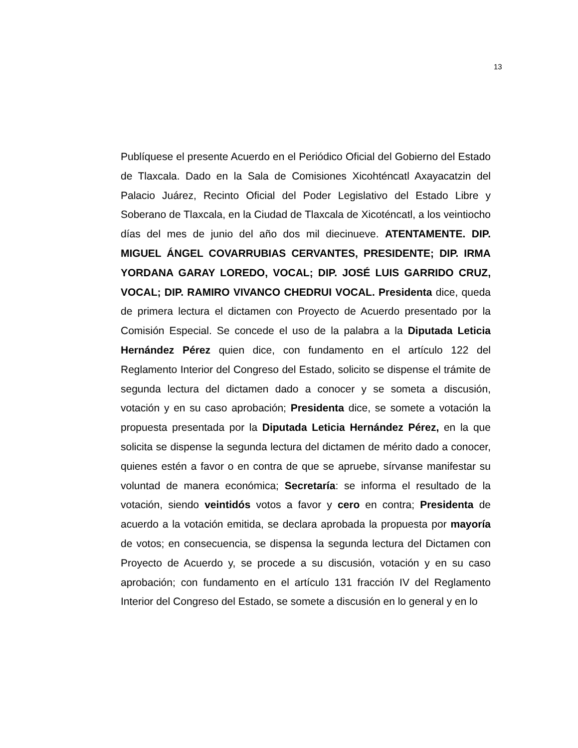13
Publíquese el presente Acuerdo en el Periódico Oficial del Gobierno del Estado de Tlaxcala. Dado en la Sala de Comisiones Xicohténcatl Axayacatzin del Palacio Juárez, Recinto Oficial del Poder Legislativo del Estado Libre y Soberano de Tlaxcala, en la Ciudad de Tlaxcala de Xicoténcatl, a los veintiocho días del mes de junio del año dos mil diecinueve. ATENTAMENTE. DIP. MIGUEL ÁNGEL COVARRUBIAS CERVANTES, PRESIDENTE; DIP. IRMA YORDANA GARAY LOREDO, VOCAL; DIP. JOSÉ LUIS GARRIDO CRUZ, VOCAL; DIP. RAMIRO VIVANCO CHEDRUI VOCAL. Presidenta dice, queda de primera lectura el dictamen con Proyecto de Acuerdo presentado por la Comisión Especial. Se concede el uso de la palabra a la Diputada Leticia Hernández Pérez quien dice, con fundamento en el artículo 122 del Reglamento Interior del Congreso del Estado, solicito se dispense el trámite de segunda lectura del dictamen dado a conocer y se someta a discusión, votación y en su caso aprobación; Presidenta dice, se somete a votación la propuesta presentada por la Diputada Leticia Hernández Pérez, en la que solicita se dispense la segunda lectura del dictamen de mérito dado a conocer, quienes estén a favor o en contra de que se apruebe, sírvanse manifestar su voluntad de manera económica; Secretaría: se informa el resultado de la votación, siendo veintidós votos a favor y cero en contra; Presidenta de acuerdo a la votación emitida, se declara aprobada la propuesta por mayoría de votos; en consecuencia, se dispensa la segunda lectura del Dictamen con Proyecto de Acuerdo y, se procede a su discusión, votación y en su caso aprobación; con fundamento en el artículo 131 fracción IV del Reglamento Interior del Congreso del Estado, se somete a discusión en lo general y en lo